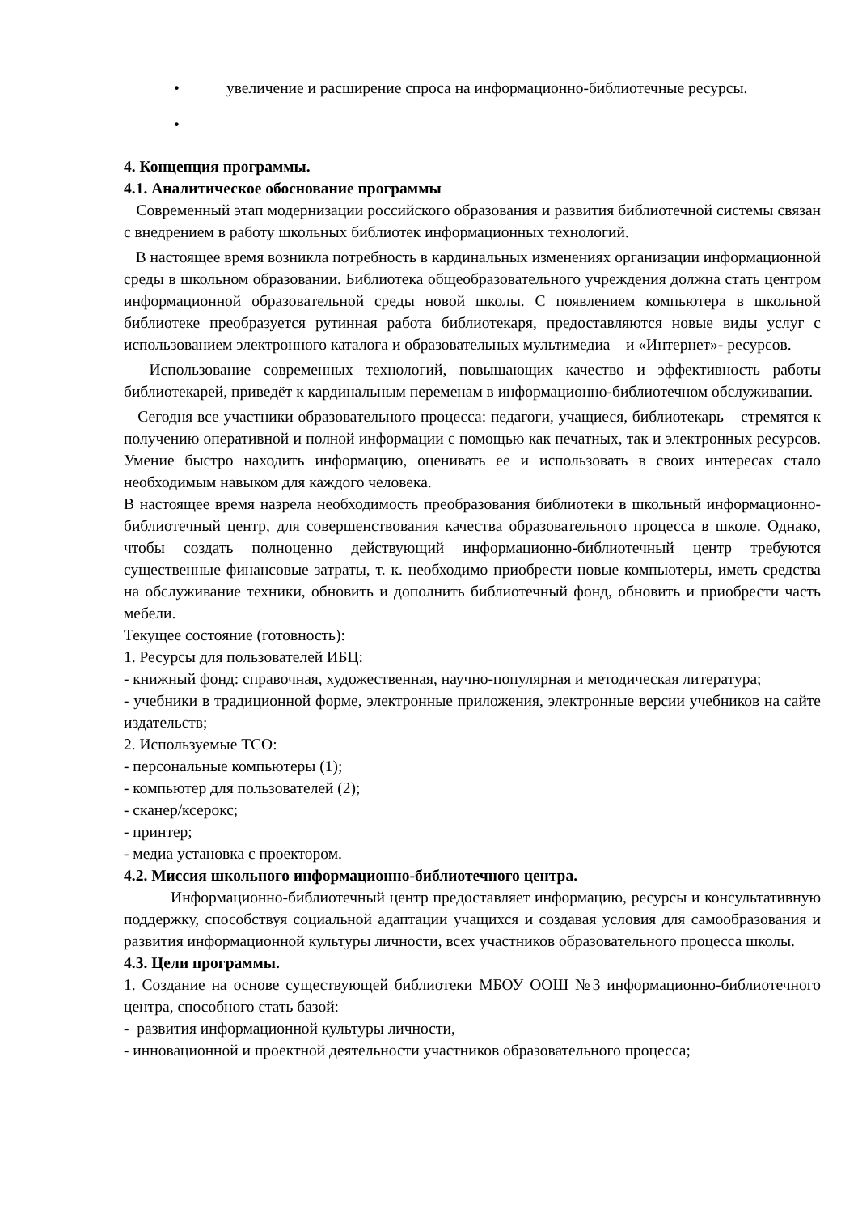• увеличение и расширение спроса на информационно-библиотечные ресурсы.
•
4. Концепция программы.
4.1. Аналитическое обоснование программы
Современный этап модернизации российского образования и развития библиотечной системы связан с внедрением в работу школьных библиотек информационных технологий.
В настоящее время возникла потребность в кардинальных изменениях организации информационной среды в школьном образовании. Библиотека общеобразовательного учреждения должна стать центром информационной образовательной среды новой школы. С появлением компьютера в школьной библиотеке преобразуется рутинная работа библиотекаря, предоставляются новые виды услуг с использованием электронного каталога и образовательных мультимедиа – и «Интернет»- ресурсов.
Использование современных технологий, повышающих качество и эффективность работы библиотекарей, приведёт к кардинальным переменам в информационно-библиотечном обслуживании.
Сегодня все участники образовательного процесса: педагоги, учащиеся, библиотекарь – стремятся к получению оперативной и полной информации с помощью как печатных, так и электронных ресурсов. Умение быстро находить информацию, оценивать ее и использовать в своих интересах стало необходимым навыком для каждого человека.
В настоящее время назрела необходимость преобразования библиотеки в школьный информационно-библиотечный центр, для совершенствования качества образовательного процесса в школе. Однако, чтобы создать полноценно действующий информационно-библиотечный центр требуются существенные финансовые затраты, т. к. необходимо приобрести новые компьютеры, иметь средства на обслуживание техники, обновить и дополнить библиотечный фонд, обновить и приобрести часть мебели.
Текущее состояние (готовность):
1. Ресурсы для пользователей ИБЦ:
- книжный фонд: справочная, художественная, научно-популярная и методическая литература;
- учебники в традиционной форме, электронные приложения, электронные версии учебников на сайте издательств;
2. Используемые ТСО:
- персональные компьютеры (1);
- компьютер для пользователей (2);
- сканер/ксерокс;
- принтер;
- медиа установка с проектором.
4.2. Миссия школьного информационно-библиотечного центра.
Информационно-библиотечный центр предоставляет информацию, ресурсы и консультативную поддержку, способствуя социальной адаптации учащихся и создавая условия для самообразования и развития информационной культуры личности, всех участников образовательного процесса школы.
4.3. Цели программы.
1. Создание на основе существующей библиотеки МБОУ ООШ №3 информационно-библиотечного центра, способного стать базой:
- развития информационной культуры личности,
- инновационной и проектной деятельности участников образовательного процесса;